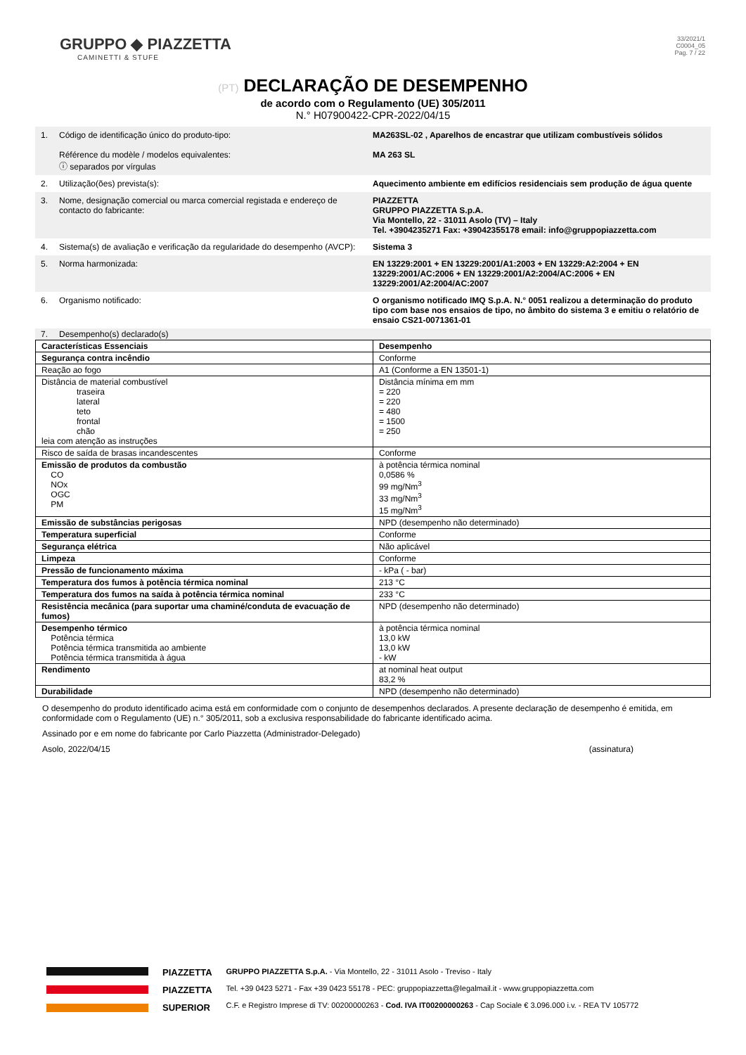GRUPPO ◆ PIAZZETTA
CAMINETTI & STUFE
33/2021/1
C0004_05
Pag. 7 / 22
(PT) DECLARAÇÃO DE DESEMPENHO
de acordo com o Regulamento (UE) 305/2011
N.° H07900422-CPR-2022/04/15
| 1. | Código de identificação único do produto-tipo: Référence du modèle / modelos equivalentes: ⓘ separados por vírgulas | MA263SL-02 , Aparelhos de encastrar que utilizam combustíveis sólidos MA 263 SL |
| 2. | Utilização(ões) prevista(s): | Aquecimento ambiente em edifícios residenciais sem produção de água quente |
| 3. | Nome, designação comercial ou marca comercial registada e endereço de contacto do fabricante: | PIAZZETTA GRUPPO PIAZZETTA S.p.A. Via Montello, 22 - 31011 Asolo (TV) – Italy Tel. +3904235271 Fax: +39042355178 email: info@gruppopiazzetta.com |
| 4. | Sistema(s) de avaliação e verificação da regularidade do desempenho (AVCP): | Sistema 3 |
| 5. | Norma harmonizada: | EN 13229:2001 + EN 13229:2001/A1:2003 + EN 13229:A2:2004 + EN 13229:2001/AC:2006 + EN 13229:2001/A2:2004/AC:2006 + EN 13229:2001/A2:2004/AC:2007 |
| 6. | Organismo notificado: | O organismo notificado IMQ S.p.A. N.° 0051 realizou a determinação do produto tipo com base nos ensaios de tipo, no âmbito do sistema 3 e emitiu o relatório de ensaio CS21-0071361-01 |
| 7. | Desempenho(s) declarado(s) | |
| Características Essenciais | Desempenho |
| --- | --- |
| Segurança contra incêndio | Conforme |
| Reação ao fogo | A1 (Conforme a EN 13501-1) |
| Distância de material combustível traseira lateral teto frontal chão leia com atenção as instruções | Distância mínima em mm = 220 = 220 = 480 = 1500 = 250 |
| Risco de saída de brasas incandescentes | Conforme |
| Emissão de produtos da combustão CO NOx OGC PM | à potência térmica nominal 0,0586 % 99 mg/Nm<sup>3</sup> 33 mg/Nm<sup>3</sup> 15 mg/Nm<sup>3</sup> |
| Emissão de substâncias perigosas | NPD (desempenho não determinado) |
| Temperatura superficial | Conforme |
| Segurança elétrica | Não aplicável |
| Limpeza | Conforme |
| Pressão de funcionamento máxima | - kPa ( - bar) |
| Temperatura dos fumos à potência térmica nominal | 213 °C |
| Temperatura dos fumos na saída à potência térmica nominal | 233 °C |
| Resistência mecânica (para suportar uma chaminé/conduta de evacuação de fumos) | NPD (desempenho não determinado) |
| Desempenho térmico Potência térmica Potência térmica transmitida ao ambiente Potência térmica transmitida à água | à potência térmica nominal 13,0 kW 13,0 kW - kW |
| Rendimento | at nominal heat output 83,2 % |
| Durabilidade | NPD (desempenho não determinado) |
O desempenho do produto identificado acima está em conformidade com o conjunto de desempenhos declarados. A presente declaração de desempenho é emitida, em conformidade com o Regulamento (UE) n.° 305/2011, sob a exclusiva responsabilidade do fabricante identificado acima.
Assinado por e em nome do fabricante por Carlo Piazzetta (Administrador-Delegado)
Asolo, 2022/04/15 (assinatura)
PIAZZETTA
PIAZZETTA
SUPERIOR
GRUPPO PIAZZETTA S.p.A. - Via Montello, 22 - 31011 Asolo - Treviso - Italy
Tel. +39 0423 5271 - Fax +39 0423 55178 - PEC: gruppopiazzetta@legalmail.it - www.gruppopiazzetta.com
C.F. e Registro Imprese di TV: 00200000263 - Cod. IVA IT00200000263 - Cap Sociale € 3.096.000 i.v. - REA TV 105772